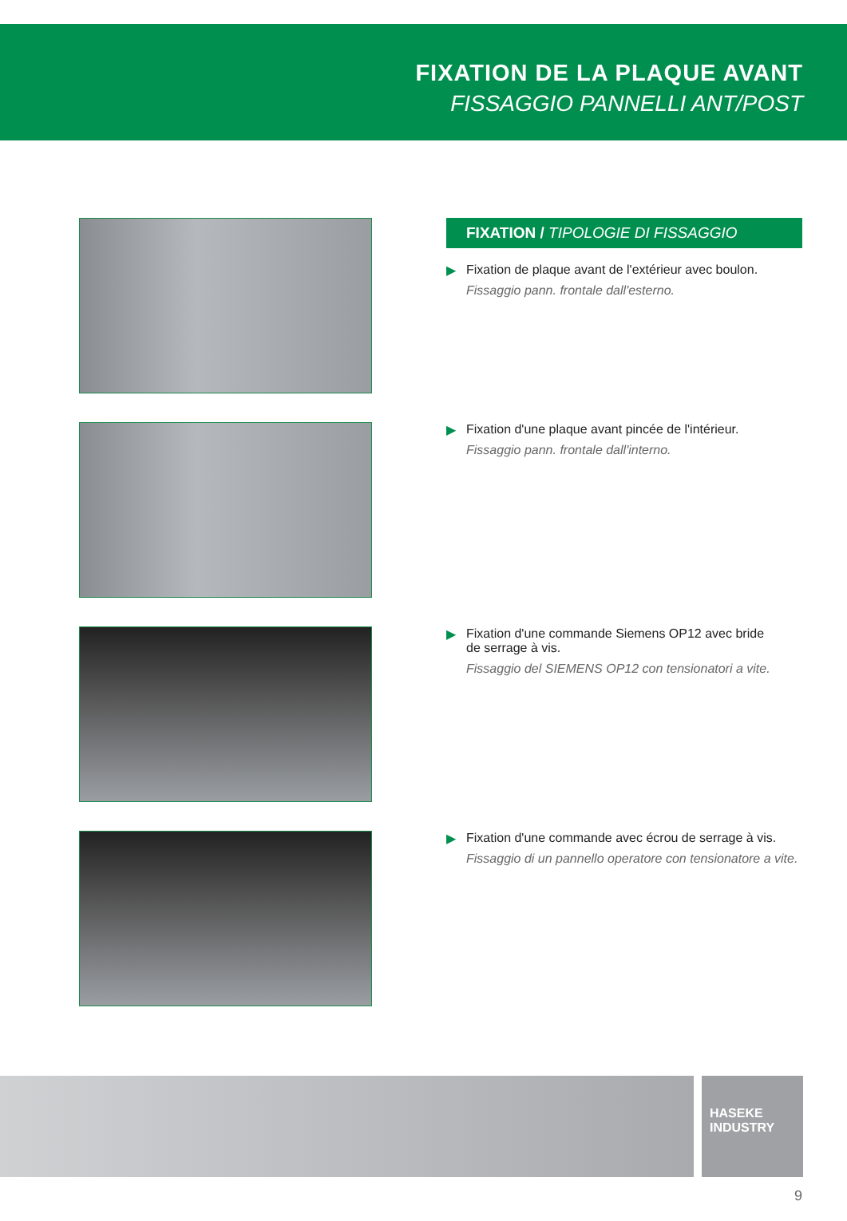FIXATION DE LA PLAQUE AVANT
FISSAGGIO PANNELLI ANT/POST
FIXATION / TIPOLOGIE DI FISSAGGIO
▶ Fixation de plaque avant de l'extérieur avec boulon.
Fissaggio pann. frontale dall'esterno.
▶ Fixation d'une plaque avant pincée de l'intérieur.
Fissaggio pann. frontale dall'interno.
▶ Fixation d'une commande Siemens OP12 avec bride
de serrage à vis.
Fissaggio del SIEMENS OP12 con tensionatori a vite.
▶ Fixation d'une commande avec écrou de serrage à vis.
Fissaggio di un pannello operatore con tensionatore a vite.
HASEKE
INDUSTRY
9